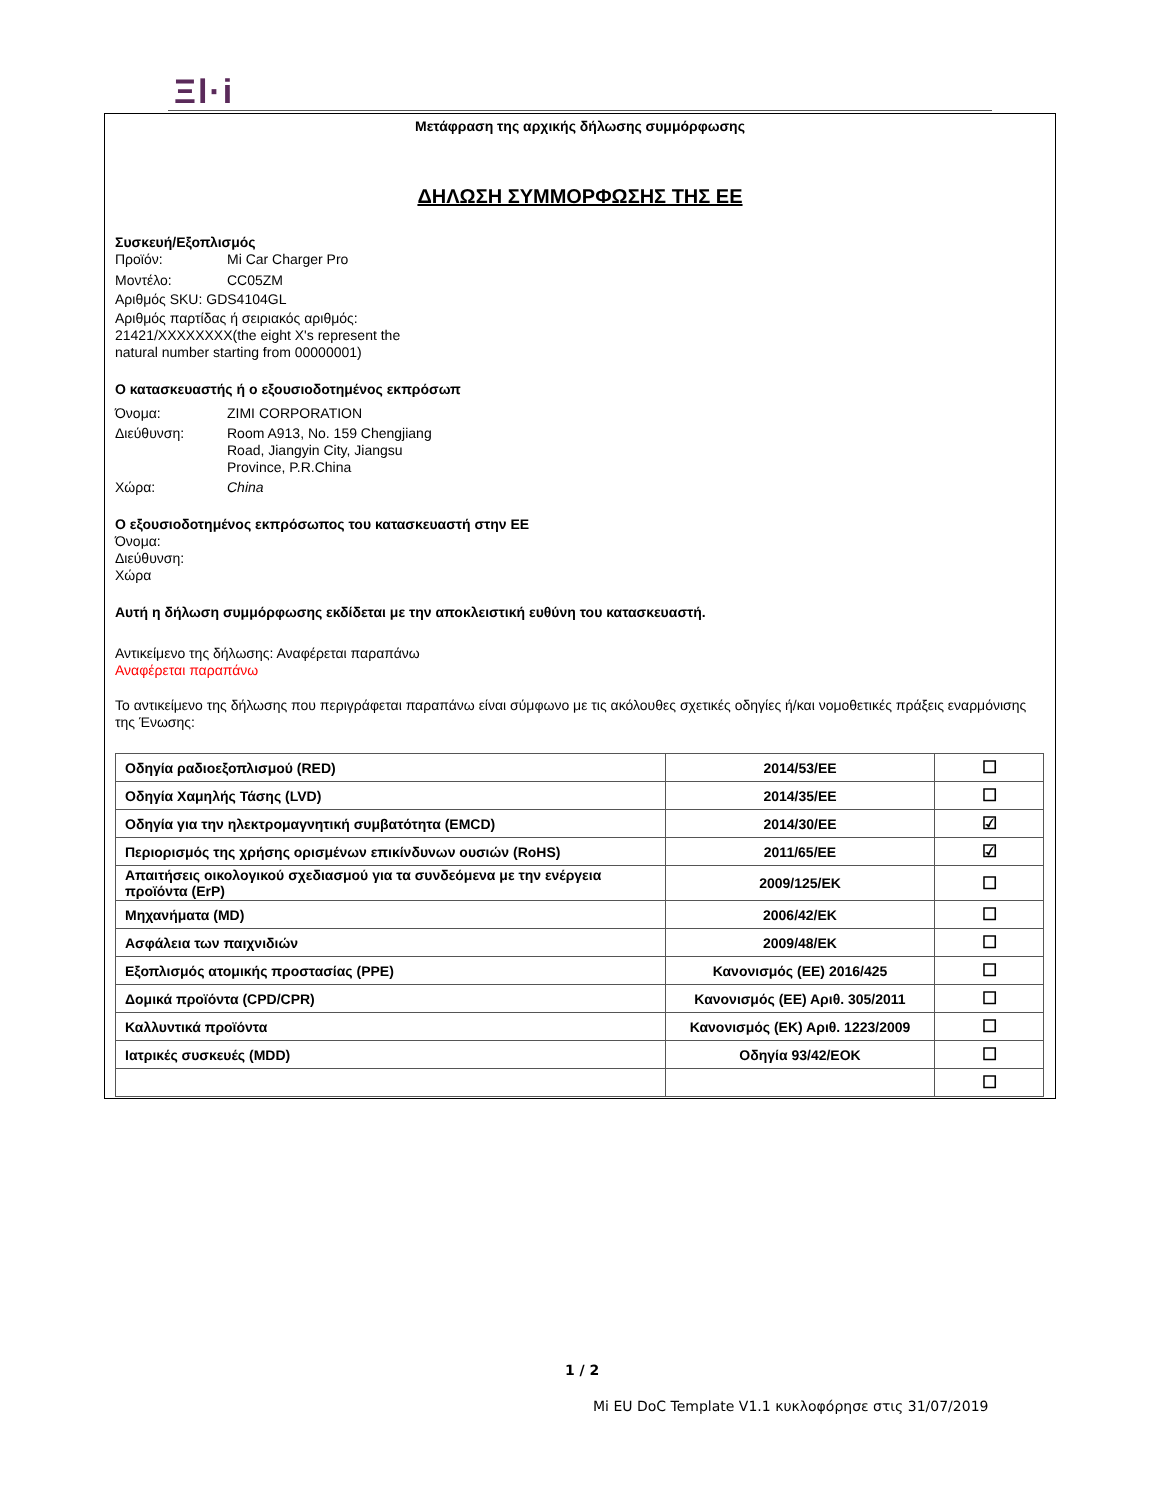Ξl·i
Μετάφραση της αρχικής δήλωσης συμμόρφωσης
ΔΗΛΩΣΗ ΣΥΜΜΟΡΦΩΣΗΣ ΤΗΣ ΕΕ
Συσκευή/Εξοπλισμός
Προϊόν: Mi Car Charger Pro
Μοντέλο: CC05ZM
Αριθμός SKU: GDS4104GL
Αριθμός παρτίδας ή σειριακός αριθμός:
21421/XXXXXXXX(the eight X's represent the
natural number starting from 00000001)
Ο κατασκευαστής ή ο εξουσιοδοτημένος εκπρόσωπ
Όνομα: ZIMI CORPORATION
Διεύθυνση: Room A913, No. 159 Chengjiang
Road, Jiangyin City, Jiangsu
Province, P.R.China
Χώρα: China
Ο εξουσιοδοτημένος εκπρόσωπος του κατασκευαστή στην ΕΕ
Όνομα:
Διεύθυνση:
Χώρα
Αυτή η δήλωση συμμόρφωσης εκδίδεται με την αποκλειστική ευθύνη του κατασκευαστή.
Αντικείμενο της δήλωσης: Αναφέρεται παραπάνω
Αναφέρεται παραπάνω
Το αντικείμενο της δήλωσης που περιγράφεται παραπάνω είναι σύμφωνο με τις ακόλουθες σχετικές οδηγίες ή/και νομοθετικές πράξεις εναρμόνισης της Ένωσης:
| Οδηγία ραδιοεξοπλισμού (RED) | 2014/53/EE | ☐ |
| Οδηγία Χαμηλής Τάσης (LVD) | 2014/35/EE | ☐ |
| Οδηγία για την ηλεκτρομαγνητική συμβατότητα (EMCD) | 2014/30/EE | ☑ |
| Περιορισμός της χρήσης ορισμένων επικίνδυνων ουσιών (RoHS) | 2011/65/EE | ☑ |
| Απαιτήσεις οικολογικού σχεδιασμού για τα συνδεόμενα με την ενέργεια προϊόντα (ErP) | 2009/125/EK | ☐ |
| Μηχανήματα (MD) | 2006/42/EK | ☐ |
| Ασφάλεια των παιχνιδιών | 2009/48/EK | ☐ |
| Εξοπλισμός ατομικής προστασίας (PPE) | Κανονισμός (ΕΕ) 2016/425 | ☐ |
| Δομικά προϊόντα (CPD/CPR) | Κανονισμός (ΕΕ) Αριθ. 305/2011 | ☐ |
| Καλλυντικά προϊόντα | Κανονισμός (ΕΚ) Αριθ. 1223/2009 | ☐ |
| Ιατρικές συσκευές (MDD) | Οδηγία 93/42/ΕΟΚ | ☐ |
| | | ☐ |
1 / 2
Mi EU DoC Template V1.1 κυκλοφόρησε στις 31/07/2019